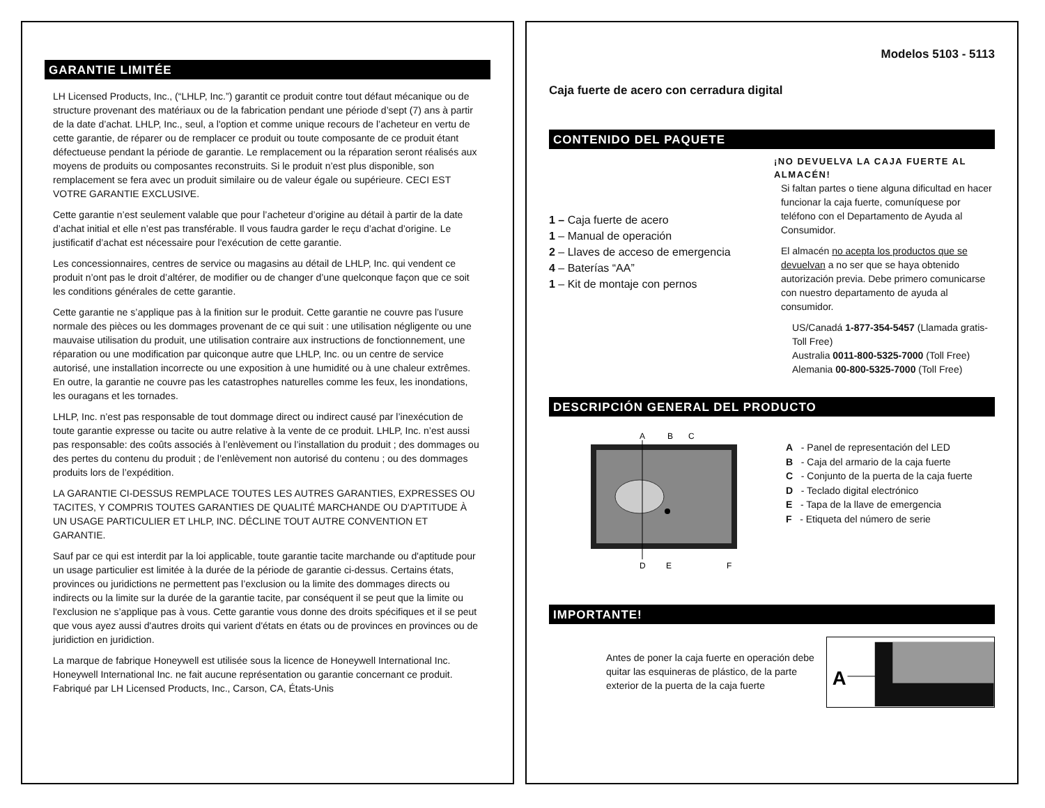GARANTIE LIMITÉE
LH Licensed Products, Inc., (“LHLP, Inc.”) garantit ce produit contre tout défaut mécanique ou de structure provenant des matériaux ou de la fabrication pendant une période d’sept (7) ans à partir de la date d’achat. LHLP, Inc., seul, a l'option et comme unique recours de l’acheteur en vertu de cette garantie, de réparer ou de remplacer ce produit ou toute composante de ce produit étant défectueuse pendant la période de garantie. Le remplacement ou la réparation seront réalisés aux moyens de produits ou composantes reconstruits. Si le produit n’est plus disponible, son remplacement se fera avec un produit similaire ou de valeur égale ou supérieure. CECI EST VOTRE GARANTIE EXCLUSIVE.
Cette garantie n’est seulement valable que pour l’acheteur d’origine au détail à partir de la date d’achat initial et elle n’est pas transférable. Il vous faudra garder le reçu d’achat d’origine. Le justificatif d’achat est nécessaire pour l'exécution de cette garantie.
Les concessionnaires, centres de service ou magasins au détail de LHLP, Inc. qui vendent ce produit n’ont pas le droit d’altérer, de modifier ou de changer d’une quelconque façon que ce soit les conditions générales de cette garantie.
Cette garantie ne s’applique pas à la finition sur le produit. Cette garantie ne couvre pas l’usure normale des pièces ou les dommages provenant de ce qui suit : une utilisation négligente ou une mauvaise utilisation du produit, une utilisation contraire aux instructions de fonctionnement, une réparation ou une modification par quiconque autre que LHLP, Inc. ou un centre de service autorisé, une installation incorrecte ou une exposition à une humidité ou à une chaleur extrêmes. En outre, la garantie ne couvre pas les catastrophes naturelles comme les feux, les inondations, les ouragans et les tornades.
LHLP, Inc. n’est pas responsable de tout dommage direct ou indirect causé par l’inexécution de toute garantie expresse ou tacite ou autre relative à la vente de ce produit. LHLP, Inc. n’est aussi pas responsable: des coûts associés à l’enlèvement ou l’installation du produit ; des dommages ou des pertes du contenu du produit ; de l’enlèvement non autorisé du contenu ; ou des dommages produits lors de l’expédition.
LA GARANTIE CI-DESSUS REMPLACE TOUTES LES AUTRES GARANTIES, EXPRESSES OU TACITES, Y COMPRIS TOUTES GARANTIES DE QUALITÉ MARCHANDE OU D'APTITUDE À UN USAGE PARTICULIER ET LHLP, INC. DÉCLINE TOUT AUTRE CONVENTION ET GARANTIE.
Sauf par ce qui est interdit par la loi applicable, toute garantie tacite marchande ou d'aptitude pour un usage particulier est limitée à la durée de la période de garantie ci-dessus. Certains états, provinces ou juridictions ne permettent pas l’exclusion ou la limite des dommages directs ou indirects ou la limite sur la durée de la garantie tacite, par conséquent il se peut que la limite ou l'exclusion ne s’applique pas à vous. Cette garantie vous donne des droits spécifiques et il se peut que vous ayez aussi d'autres droits qui varient d'états en états ou de provinces en provinces ou de juridiction en juridiction.
La marque de fabrique Honeywell est utilisée sous la licence de Honeywell International Inc. Honeywell International Inc. ne fait aucune représentation ou garantie concernant ce produit. Fabriqué par LH Licensed Products, Inc., Carson, CA, États-Unis
Modelos 5103 - 5113
Caja fuerte de acero con cerradura digital
CONTENIDO DEL PAQUETE
1 – Caja fuerte de acero
1 – Manual de operación
2 – Llaves de acceso de emergencia
4 – Baterías “AA”
1 – Kit de montaje con pernos
¡NO DEVUELVA LA CAJA FUERTE AL ALMACÉN!
Si faltan partes o tiene alguna dificultad en hacer funcionar la caja fuerte, comuníquese por teléfono con el Departamento de Ayuda al Consumidor.
El almacén no acepta los productos que se devuelvan a no ser que se haya obtenido autorización previa. Debe primero comunicarse con nuestro departamento de ayuda al consumidor.
US/Canadá 1-877-354-5457 (Llamada gratis-Toll Free)
Australia 0011-800-5325-7000 (Toll Free)
Alemania 00-800-5325-7000 (Toll Free)
DESCRIPCIÓN GENERAL DEL PRODUCTO
A
B
C
D
E
F
A - Panel de representación del LED
B - Caja del armario de la caja fuerte
C - Conjunto de la puerta de la caja fuerte
D - Teclado digital electrónico
E - Tapa de la llave de emergencia
F - Etiqueta del número de serie
IMPORTANTE!
Antes de poner la caja fuerte en operación debe quitar las esquineras de plástico, de la parte exterior de la puerta de la caja fuerte
A